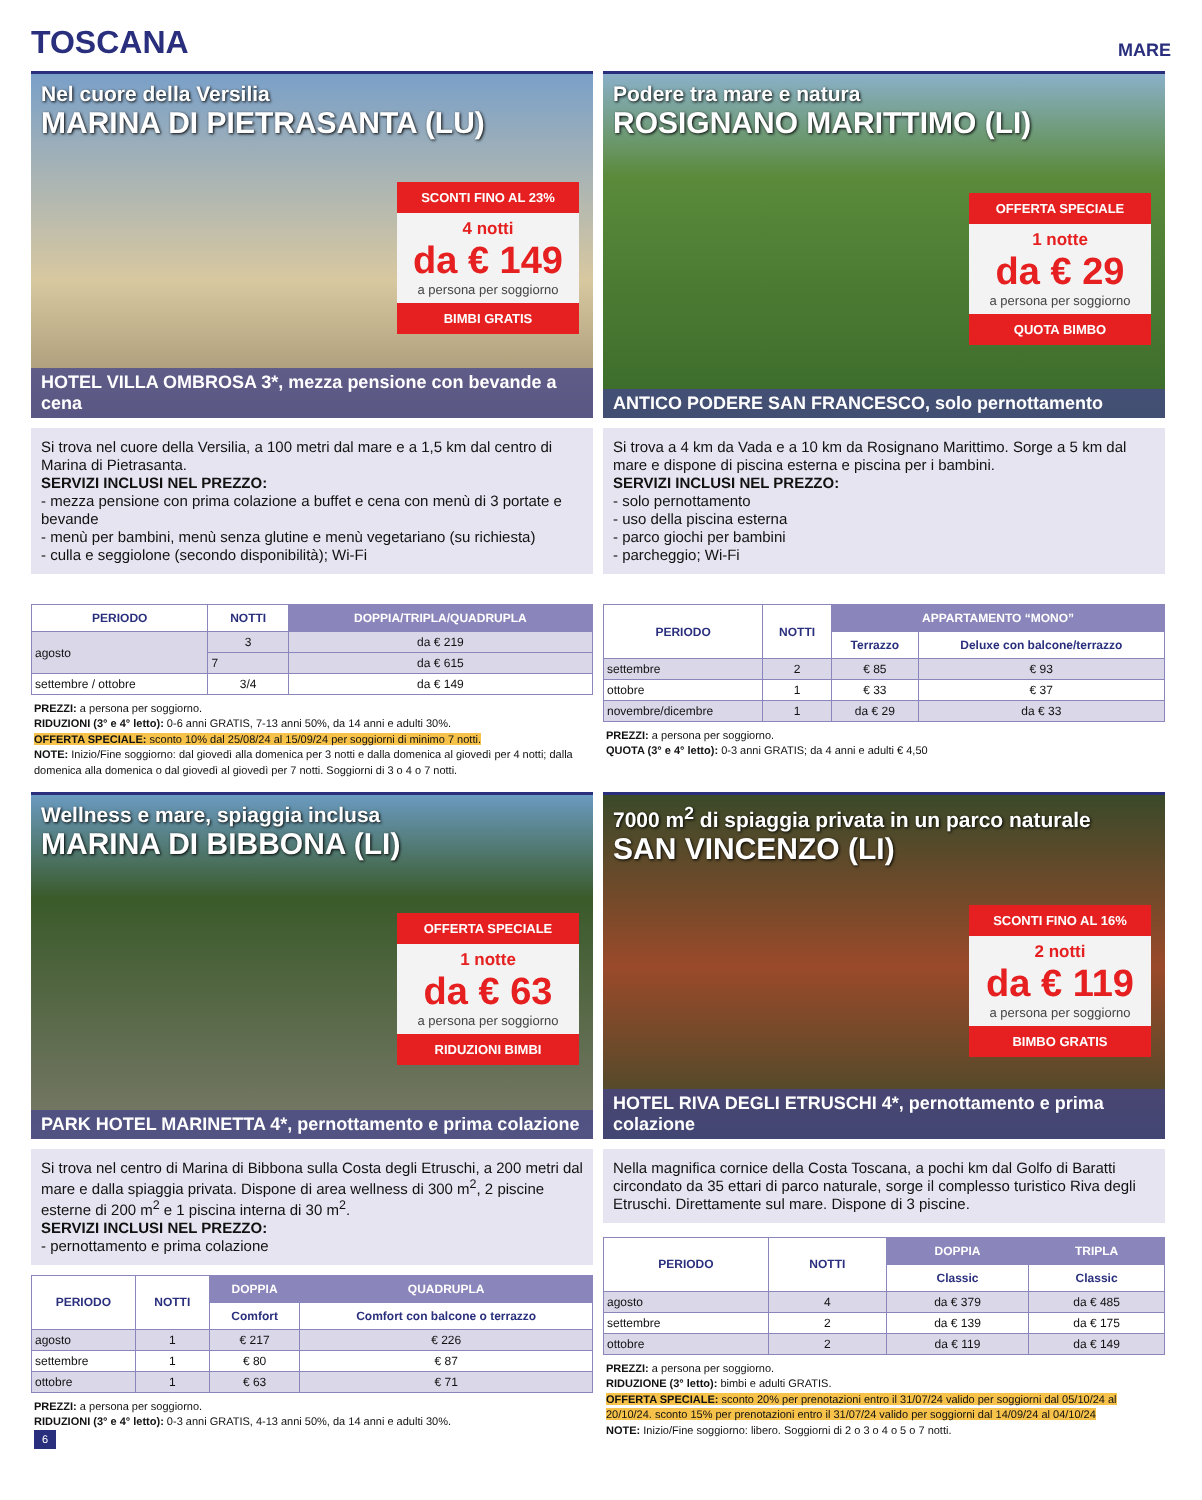TOSCANA
MARE
Nel cuore della Versilia
MARINA DI PIETRASANTA (LU)
SCONTI FINO AL 23%
4 notti
da € 149
a persona per soggiorno
BIMBI GRATIS
HOTEL VILLA OMBROSA 3*, mezza pensione con bevande a cena
Si trova nel cuore della Versilia, a 100 metri dal mare e a 1,5 km dal centro di Marina di Pietrasanta.
SERVIZI INCLUSI NEL PREZZO:
- mezza pensione con prima colazione a buffet e cena con menù di 3 portate e bevande
- menù per bambini, menù senza glutine e menù vegetariano (su richiesta)
- culla e seggiolone (secondo disponibilità); Wi-Fi
| PERIODO | NOTTI | DOPPIA/TRIPLA/QUADRUPLA |
| --- | --- | --- |
| agosto | 3 | da € 219 |
| | 7 | da € 615 |
| settembre / ottobre | 3/4 | da € 149 |
PREZZI: a persona per soggiorno.
RIDUZIONI (3° e 4° letto): 0-6 anni GRATIS, 7-13 anni 50%, da 14 anni e adulti 30%.
OFFERTA SPECIALE: sconto 10% dal 25/08/24 al 15/09/24 per soggiorni di minimo 7 notti.
NOTE: Inizio/Fine soggiorno: dal giovedì alla domenica per 3 notti e dalla domenica al giovedì per 4 notti; dalla domenica alla domenica o dal giovedì al giovedì per 7 notti. Soggiorni di 3 o 4 o 7 notti.
Podere tra mare e natura
ROSIGNANO MARITTIMO (LI)
OFFERTA SPECIALE
1 notte
da € 29
a persona per soggiorno
QUOTA BIMBO
ANTICO PODERE SAN FRANCESCO, solo pernottamento
Si trova a 4 km da Vada e a 10 km da Rosignano Marittimo. Sorge a 5 km dal mare e dispone di piscina esterna e piscina per i bambini.
SERVIZI INCLUSI NEL PREZZO:
- solo pernottamento
- uso della piscina esterna
- parco giochi per bambini
- parcheggio; Wi-Fi
| PERIODO | NOTTI | APPARTAMENTO “MONO” | |
| --- | --- | --- | --- |
| | | Terrazzo | Deluxe con balcone/terrazzo |
| settembre | 2 | € 85 | € 93 |
| ottobre | 1 | € 33 | € 37 |
| novembre/dicembre | 1 | da € 29 | da € 33 |
PREZZI: a persona per soggiorno.
QUOTA (3° e 4° letto): 0-3 anni GRATIS; da 4 anni e adulti € 4,50
Wellness e mare, spiaggia inclusa
MARINA DI BIBBONA (LI)
OFFERTA SPECIALE
1 notte
da € 63
a persona per soggiorno
RIDUZIONI BIMBI
PARK HOTEL MARINETTA 4*, pernottamento e prima colazione
Si trova nel centro di Marina di Bibbona sulla Costa degli Etruschi, a 200 metri dal mare e dalla spiaggia privata. Dispone di area wellness di 300 m<sup>2</sup>, 2 piscine esterne di 200 m<sup>2</sup> e 1 piscina interna di 30 m<sup>2</sup>.
SERVIZI INCLUSI NEL PREZZO:
- pernottamento e prima colazione
| PERIODO | NOTTI | DOPPIA | QUADRUPLA |
| --- | --- | --- | --- |
| | | Comfort | Comfort con balcone o terrazzo |
| agosto | 1 | € 217 | € 226 |
| settembre | 1 | € 80 | € 87 |
| ottobre | 1 | € 63 | € 71 |
PREZZI: a persona per soggiorno.
RIDUZIONI (3° e 4° letto): 0-3 anni GRATIS, 4-13 anni 50%, da 14 anni e adulti 30%.
6
7000 m<sup>2</sup> di spiaggia privata in un parco naturale
SAN VINCENZO (LI)
SCONTI FINO AL 16%
2 notti
da € 119
a persona per soggiorno
BIMBO GRATIS
HOTEL RIVA DEGLI ETRUSCHI 4*, pernottamento e prima colazione
Nella magnifica cornice della Costa Toscana, a pochi km dal Golfo di Baratti circondato da 35 ettari di parco naturale, sorge il complesso turistico Riva degli Etruschi. Direttamente sul mare. Dispone di 3 piscine.
| PERIODO | NOTTI | DOPPIA | TRIPLA |
| --- | --- | --- | --- |
| | | Classic | Classic |
| agosto | 4 | da € 379 | da € 485 |
| settembre | 2 | da € 139 | da € 175 |
| ottobre | 2 | da € 119 | da € 149 |
PREZZI: a persona per soggiorno.
RIDUZIONE (3° letto): bimbi e adulti GRATIS.
OFFERTA SPECIALE: sconto 20% per prenotazioni entro il 31/07/24 valido per soggiorni dal 05/10/24 al 20/10/24. sconto 15% per prenotazioni entro il 31/07/24 valido per soggiorni dal 14/09/24 al 04/10/24
NOTE: Inizio/Fine soggiorno: libero. Soggiorni di 2 o 3 o 4 o 5 o 7 notti.